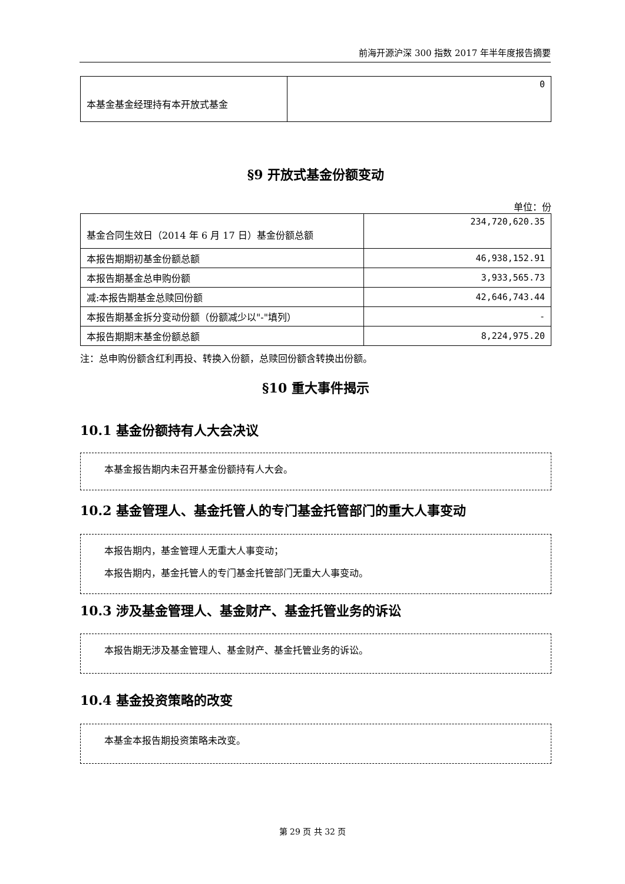前海开源沪深 300 指数 2017 年半年度报告摘要
| 本基金基金经理持有本开放式基金 | 0 |
§9 开放式基金份额变动
单位：份
| 基金合同生效日（2014 年 6 月 17 日）基金份额总额 | 234,720,620.35 |
| 本报告期期初基金份额总额 | 46,938,152.91 |
| 本报告期基金总申购份额 | 3,933,565.73 |
| 减:本报告期基金总赎回份额 | 42,646,743.44 |
| 本报告期基金拆分变动份额（份额减少以"-"填列） | - |
| 本报告期期末基金份额总额 | 8,224,975.20 |
注：总申购份额含红利再投、转换入份额，总赎回份额含转换出份额。
§10 重大事件揭示
10.1 基金份额持有人大会决议
本基金报告期内未召开基金份额持有人大会。
10.2 基金管理人、基金托管人的专门基金托管部门的重大人事变动
本报告期内，基金管理人无重大人事变动；
本报告期内，基金托管人的专门基金托管部门无重大人事变动。
10.3 涉及基金管理人、基金财产、基金托管业务的诉讼
本报告期无涉及基金管理人、基金财产、基金托管业务的诉讼。
10.4 基金投资策略的改变
本基金本报告期投资策略未改变。
第 29 页 共 32 页